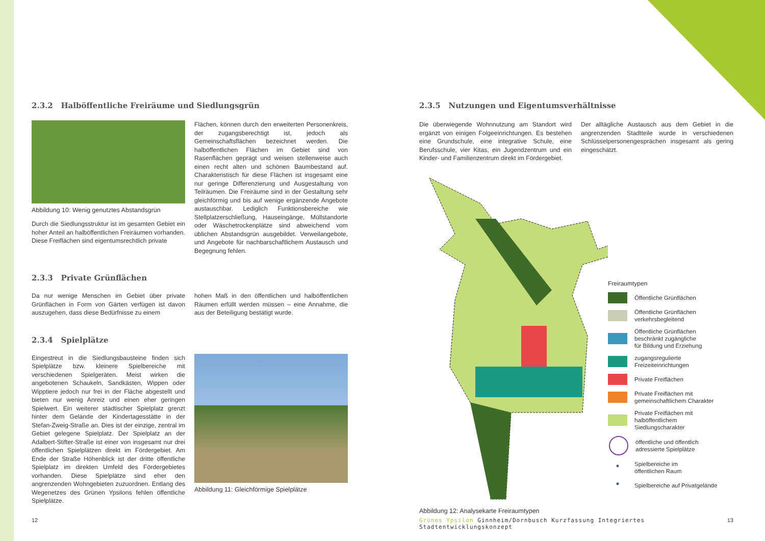2.3.2 Halböffentliche Freiräume und Siedlungsgrün
Abbildung 10: Wenig genutztes Abstandsgrün
Durch die Siedlungsstruktur ist im gesamten Gebiet ein hoher Anteil an halböffentlichen Freiräumen vorhanden. Diese Freiflächen sind eigentumsrechtlich private
Flächen, können durch den erweiterten Personenkreis, der zugangsberechtigt ist, jedoch als Gemeinschaftsflächen bezeichnet werden. Die halböffentlichen Flächen im Gebiet sind von Rasenflächen geprägt und weisen stellenweise auch einen recht alten und schönen Baumbestand auf. Charakteristisch für diese Flächen ist insgesamt eine nur geringe Differenzierung und Ausgestaltung von Teilräumen. Die Freiräume sind in der Gestaltung sehr gleichförmig und bis auf wenige ergänzende Angebote austauschbar. Lediglich Funktionsbereiche wie Stellplatzerschließung, Hauseingänge, Müllstandorte oder Wäschetrockenplätze sind abweichend vom üblichen Abstandsgrün ausgebildet. Verweilangebote, und Angebote für nachbarschaftlichem Austausch und Begegnung fehlen.
2.3.3 Private Grünflächen
Da nur wenige Menschen im Gebiet über private Grünflächen in Form von Gärten verfügen ist davon auszugehen, dass diese Bedürfnisse zu einem
hohen Maß in den öffentlichen und halböffentlichen Räumen erfüllt werden müssen – eine Annahme, die aus der Beteiligung bestätigt wurde.
2.3.4 Spielplätze
Eingestreut in die Siedlungsbausteine finden sich Spielplätze bzw. kleinere Spielbereiche mit verschiedenen Spielgeräten. Meist wirken die angebotenen Schaukeln, Sandkästen, Wippen oder Wipptiere jedoch nur frei in der Fläche abgestellt und bieten nur wenig Anreiz und einen eher geringen Spielwert. Ein weiterer städtischer Spielplatz grenzt hinter dem Gelände der Kindertagesstätte in der Stefan-Zweig-Straße an. Dies ist der einzige, zentral im Gebiet gelegene Spielplatz. Der Spielplatz an der Adalbert-Stifter-Straße ist einer von insgesamt nur drei öffentlichen Spielplätzen direkt im Fördergebiet. Am Ende der Straße Höhenblick ist der dritte öffentliche Spielplatz im direkten Umfeld des Fördergebietes vorhanden. Diese Spielplätze sind eher den angrenzenden Wohngebieten zuzuordnen. Entlang des Wegenetzes des Grünen Ypsilons fehlen öffentliche Spielplätze.
Abbildung 11: Gleichförmige Spielplätze
12
2.3.5 Nutzungen und Eigentumsverhältnisse
Die überwiegende Wohnnutzung am Standort wird ergänzt von einigen Folgeeinrichtungen. Es bestehen eine Grundschule, eine integrative Schule, eine Berufsschule, vier Kitas, ein Jugendzentrum und ein Kinder- und Familienzentrum direkt im Fördergebiet.
Der alltägliche Austausch aus dem Gebiet in die angrenzenden Stadtteile wurde in verschiedenen Schlüsselpersonengesprächen insgesamt als gering eingeschätzt.
Freiraumtypen
Öffentliche Grünflächen
Öffentliche Grünflächen
verkehrsbegleitend
Öffentliche Grünflächen
beschränkt zugängliche
für Bildung und Erziehung
zugangsregulierte
Freizeiteinrichtungen
Private Freiflächen
Private Freiflächen mit
gemeinschaftlichem Charakter
Private Freiflächen mit
halböffentlichem
Siedlungscharakter
öffentliche und öffentlich
adressierte Spielplätze
● Spielbereiche im
öffentlichen Raum
● Spielbereiche auf Privatgelände
Abbildung 12: Analysekarte Freiraumtypen
Grünes Ypsilon Ginnheim/Dornbusch Kurzfassung Integriertes Stadtentwicklungskonzept
13